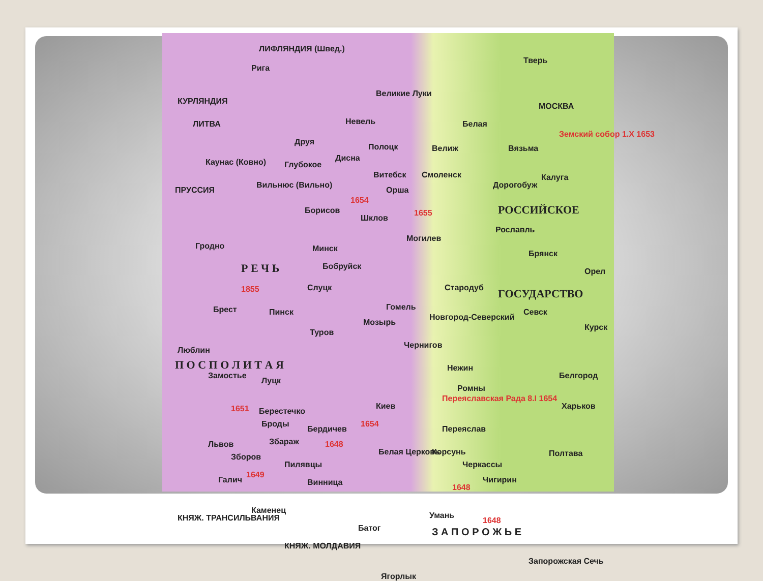ЛИФЛЯНДИЯ (Швед.)
Рига
Тверь
КУРЛЯНДИЯ
Великие Луки
МОСКВА
ЛИТВА Невель Белая
Земский собор 1.X 1653
Друя
Полоцк Велиж Вязьма
Каунас (Ковно) Глубокое
Дисна
Витебск Смоленск
Дорогобуж
Калуга
ПРУССИЯ
Вильнюс (Вильно)
Орша
1654
Борисов
Шклов
1655 РОССИЙСКОЕ
Рославль
Гродно Минск
Могилев
Брянск
Р Е Ч Ь Бобруйск
Орел
1855 Слуцк Стародуб ГОСУДАРСТВО
Брест Пинск
Гомель
Мозырь
Новгород-Северский
Севск
Курск
Туров
Чернигов
Люблин
П О С П О Л И Т А Я Нежин
Белгород Замостье
Луцк
Ромны
Переяславская Рада 8.I 1654
1651 Берестечко
Киев Харьков
Броды
Бердичев
1654
Переяслав
Львов Збараж 1648
Зборов
Пилявцы
Белая Церковь Корсунь
Черкассы
Полтава
Галич
1649
Винница
1648
Чигирин
Каменец
Умань
1648 КНЯЖ. ТРАНСИЛЬВАНИЯ
Батог З А П О Р О Ж Ь Е
КНЯЖ. МОЛДАВИЯ
Запорожская Сечь
Ягорлык